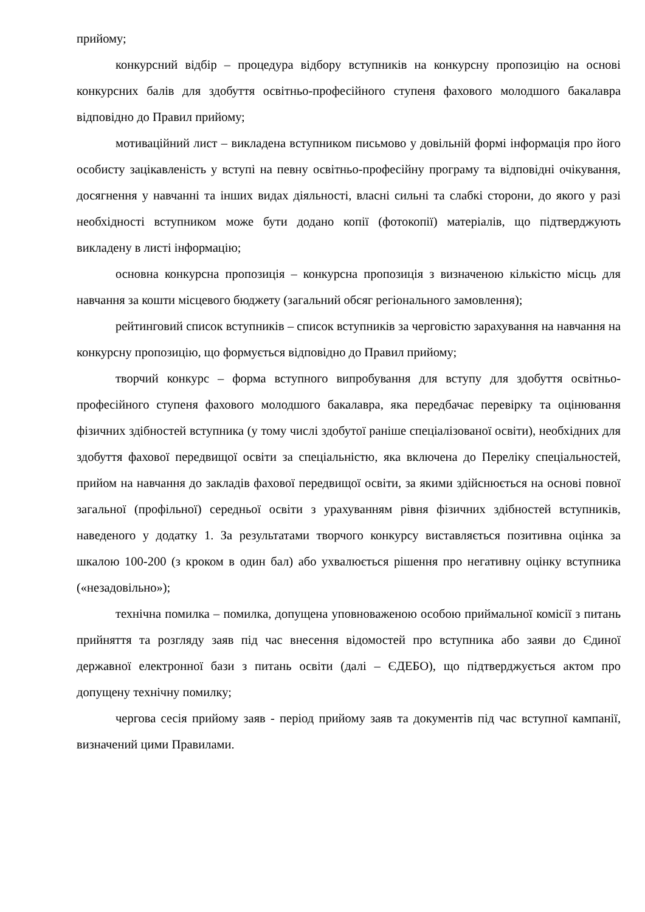прийому;
конкурсний відбір – процедура відбору вступників на конкурсну пропозицію на основі конкурсних балів для здобуття освітньо-професійного ступеня фахового молодшого бакалавра відповідно до Правил прийому;
мотиваційний лист – викладена вступником письмово у довільній формі інформація про його особисту зацікавленість у вступі на певну освітньо-професійну програму та відповідні очікування, досягнення у навчанні та інших видах діяльності, власні сильні та слабкі сторони, до якого у разі необхідності вступником може бути додано копії (фотокопії) матеріалів, що підтверджують викладену в листі інформацію;
основна конкурсна пропозиція – конкурсна пропозиція з визначеною кількістю місць для навчання за кошти місцевого бюджету (загальний обсяг регіонального замовлення);
рейтинговий список вступників – список вступників за черговістю зарахування на навчання на конкурсну пропозицію, що формується відповідно до Правил прийому;
творчий конкурс – форма вступного випробування для вступу для здобуття освітньо-професійного ступеня фахового молодшого бакалавра, яка передбачає перевірку та оцінювання фізичних здібностей вступника (у тому числі здобутої раніше спеціалізованої освіти), необхідних для здобуття фахової передвищої освіти за спеціальністю, яка включена до Переліку спеціальностей, прийом на навчання до закладів фахової передвищої освіти, за якими здійснюється на основі повної загальної (профільної) середньої освіти з урахуванням рівня фізичних здібностей вступників, наведеного у додатку 1. За результатами творчого конкурсу виставляється позитивна оцінка за шкалою 100-200 (з кроком в один бал) або ухвалюється рішення про негативну оцінку вступника («незадовільно»);
технічна помилка – помилка, допущена уповноваженою особою приймальної комісії з питань прийняття та розгляду заяв під час внесення відомостей про вступника або заяви до Єдиної державної електронної бази з питань освіти (далі – ЄДЕБО), що підтверджується актом про допущену технічну помилку;
чергова сесія прийому заяв - період прийому заяв та документів під час вступної кампанії, визначений цими Правилами.